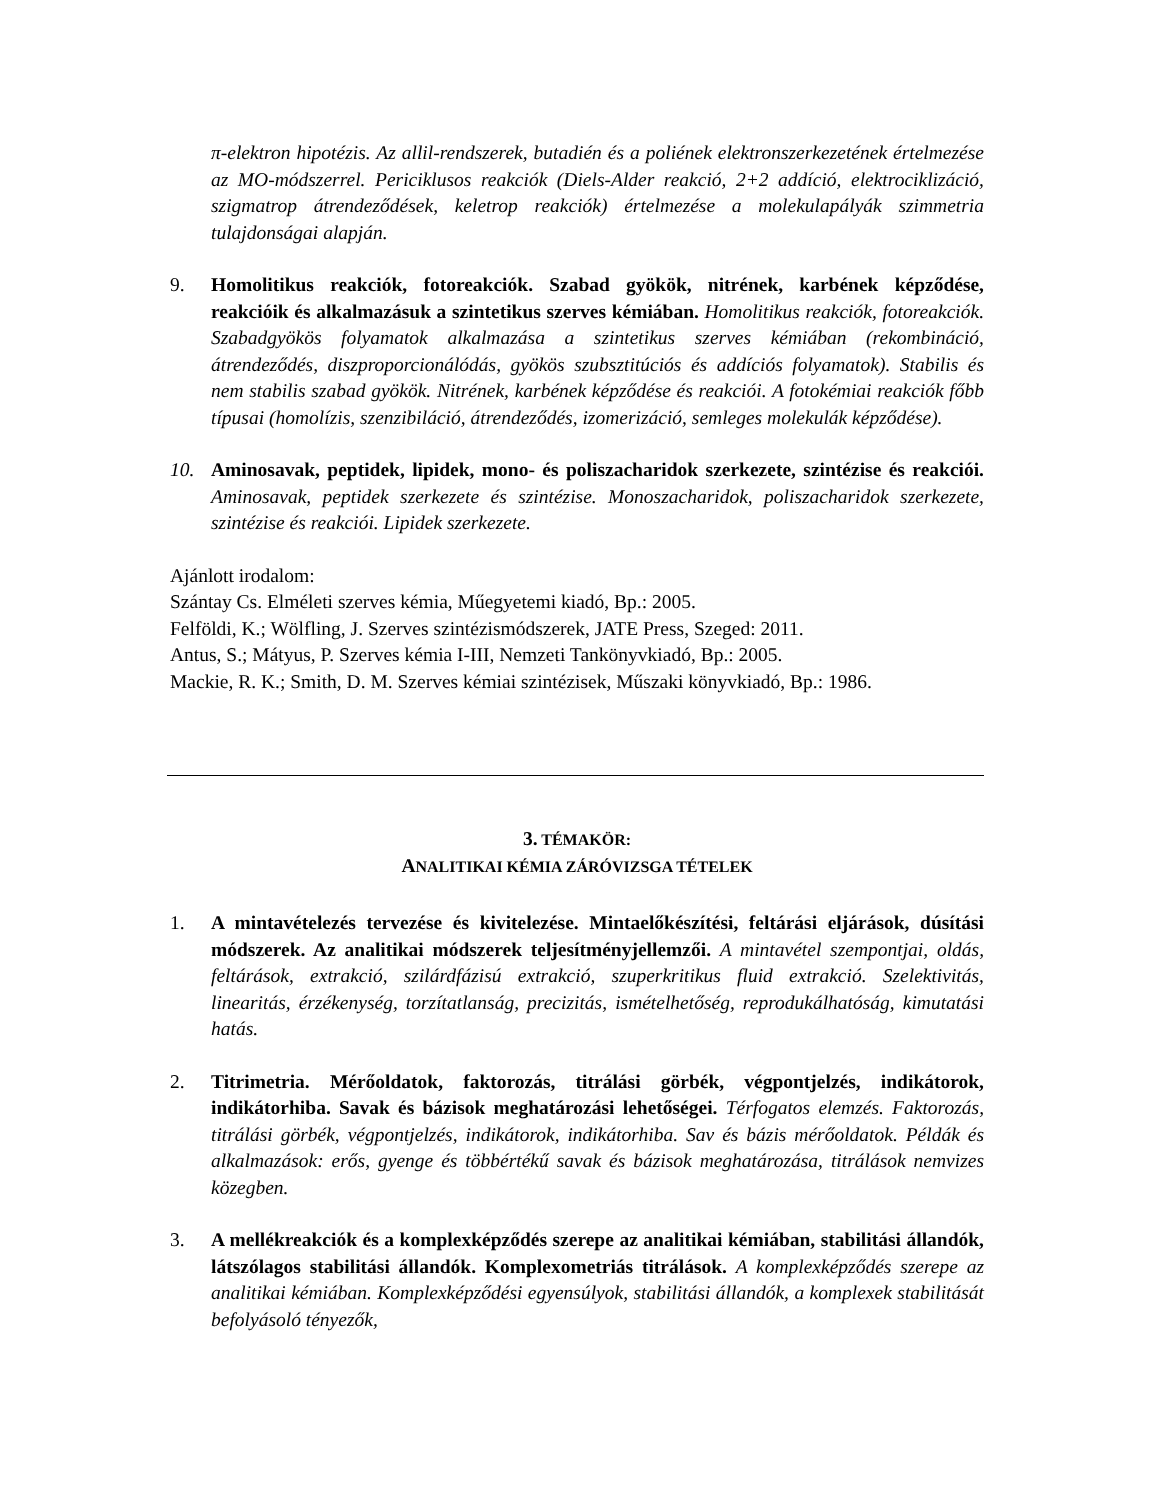π-elektron hipotézis. Az allil-rendszerek, butadién és a poliének elektronszerkezetének értelmezése az MO-módszerrel. Periciklusos reakciók (Diels-Alder reakció, 2+2 addíció, elektrociklizáció, szigmatrop átrendeződések, keletrop reakciók) értelmezése a molekulapályák szimmetria tulajdonságai alapján.
9. Homolitikus reakciók, fotoreakciók. Szabad gyökök, nitrének, karbének képződése, reakcióik és alkalmazásuk a szintetikus szerves kémiában. Homolitikus reakciók, fotoreakciók. Szabadgyökös folyamatok alkalmazása a szintetikus szerves kémiában (rekombináció, átrendeződés, diszproporcionálódás, gyökös szubsztitúciós és addíciós folyamatok). Stabilis és nem stabilis szabad gyökök. Nitrének, karbének képződése és reakciói. A fotokémiai reakciók főbb típusai (homolízis, szenzibiláció, átrendeződés, izomerizáció, semleges molekulák képződése).
10. Aminosavak, peptidek, lipidek, mono- és poliszacharidok szerkezete, szintézise és reakciói. Aminosavak, peptidek szerkezete és szintézise. Monoszacharidok, poliszacharidok szerkezete, szintézise és reakciói. Lipidek szerkezete.
Ajánlott irodalom:
Szántay Cs. Elméleti szerves kémia, Műegyetemi kiadó, Bp.: 2005.
Felföldi, K.; Wölfling, J. Szerves szintézismódszerek, JATE Press, Szeged: 2011.
Antus, S.; Mátyus, P. Szerves kémia I-III, Nemzeti Tankönyvkiadó, Bp.: 2005.
Mackie, R. K.; Smith, D. M. Szerves kémiai szintézisek, Műszaki könyvkiadó, Bp.: 1986.
3. TÉMAKÖR:
ANALITIKAI KÉMIA ZÁRÓVIZSGA TÉTELEK
1. A mintavételezés tervezése és kivitelezése. Mintaelőkészítési, feltárási eljárások, dúsítási módszerek. Az analitikai módszerek teljesítményjellemzői. A mintavétel szempontjai, oldás, feltárások, extrakció, szilárdfázisú extrakció, szuperkritikus fluid extrakció. Szelektivitás, linearitás, érzékenység, torzítatlanság, precizitás, ismételhetőség, reprodukálhatóság, kimutatási hatás.
2. Titrimetria. Mérőoldatok, faktorozás, titrálási görbék, végpontjelzés, indikátorok, indikátorhiba. Savak és bázisok meghatározási lehetőségei. Térfogatos elemzés. Faktorozás, titrálási görbék, végpontjelzés, indikátorok, indikátorhiba. Sav és bázis mérőoldatok. Példák és alkalmazások: erős, gyenge és többértékű savak és bázisok meghatározása, titrálások nemvizes közegben.
3. A mellékreakciók és a komplexképződés szerepe az analitikai kémiában, stabilitási állandók, látszólagos stabilitási állandók. Komplexometriás titrálások. A komplexképződés szerepe az analitikai kémiában. Komplexképződési egyensúlyok, stabilitási állandók, a komplexek stabilitását befolyásoló tényezők,